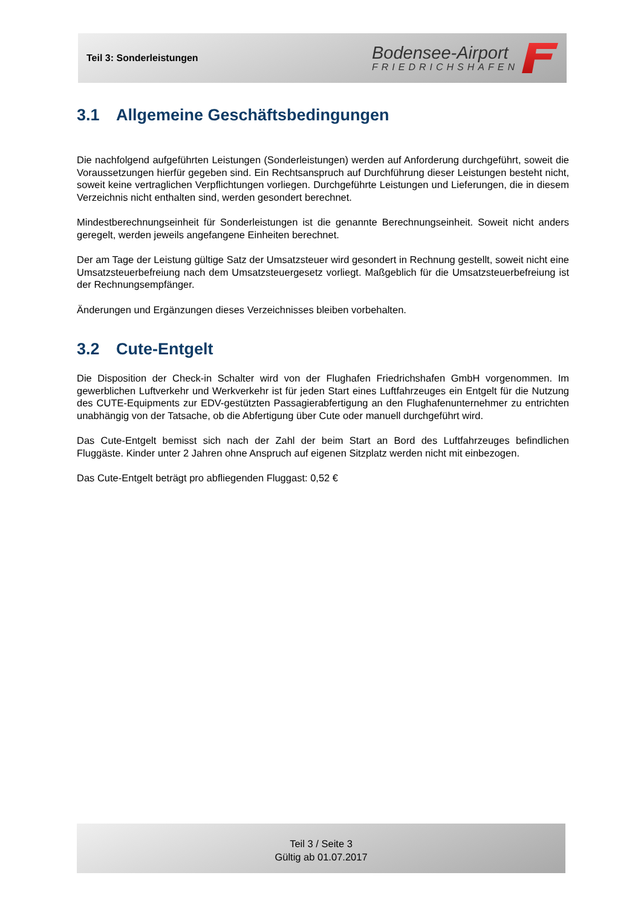Teil 3: Sonderleistungen
Bodensee-Airport
FRIEDRICHSHAFEN
3.1 Allgemeine Geschäftsbedingungen
Die nachfolgend aufgeführten Leistungen (Sonderleistungen) werden auf Anforderung durchgeführt, soweit die Voraussetzungen hierfür gegeben sind. Ein Rechtsanspruch auf Durchführung dieser Leistungen besteht nicht, soweit keine vertraglichen Verpflichtungen vorliegen. Durchgeführte Leistungen und Lieferungen, die in diesem Verzeichnis nicht enthalten sind, werden gesondert berechnet.
Mindestberechnungseinheit für Sonderleistungen ist die genannte Berechnungseinheit. Soweit nicht anders geregelt, werden jeweils angefangene Einheiten berechnet.
Der am Tage der Leistung gültige Satz der Umsatzsteuer wird gesondert in Rechnung gestellt, soweit nicht eine Umsatzsteuerbefreiung nach dem Umsatzsteuergesetz vorliegt. Maßgeblich für die Umsatzsteuerbefreiung ist der Rechnungsempfänger.
Änderungen und Ergänzungen dieses Verzeichnisses bleiben vorbehalten.
3.2 Cute-Entgelt
Die Disposition der Check-in Schalter wird von der Flughafen Friedrichshafen GmbH vorgenommen. Im gewerblichen Luftverkehr und Werkverkehr ist für jeden Start eines Luftfahrzeuges ein Entgelt für die Nutzung des CUTE-Equipments zur EDV-gestützten Passagierabfertigung an den Flughafenunternehmer zu entrichten unabhängig von der Tatsache, ob die Abfertigung über Cute oder manuell durchgeführt wird.
Das Cute-Entgelt bemisst sich nach der Zahl der beim Start an Bord des Luftfahrzeuges befindlichen Fluggäste. Kinder unter 2 Jahren ohne Anspruch auf eigenen Sitzplatz werden nicht mit einbezogen.
Das Cute-Entgelt beträgt pro abfliegenden Fluggast: 0,52 €
Teil 3 / Seite 3
Gültig ab 01.07.2017